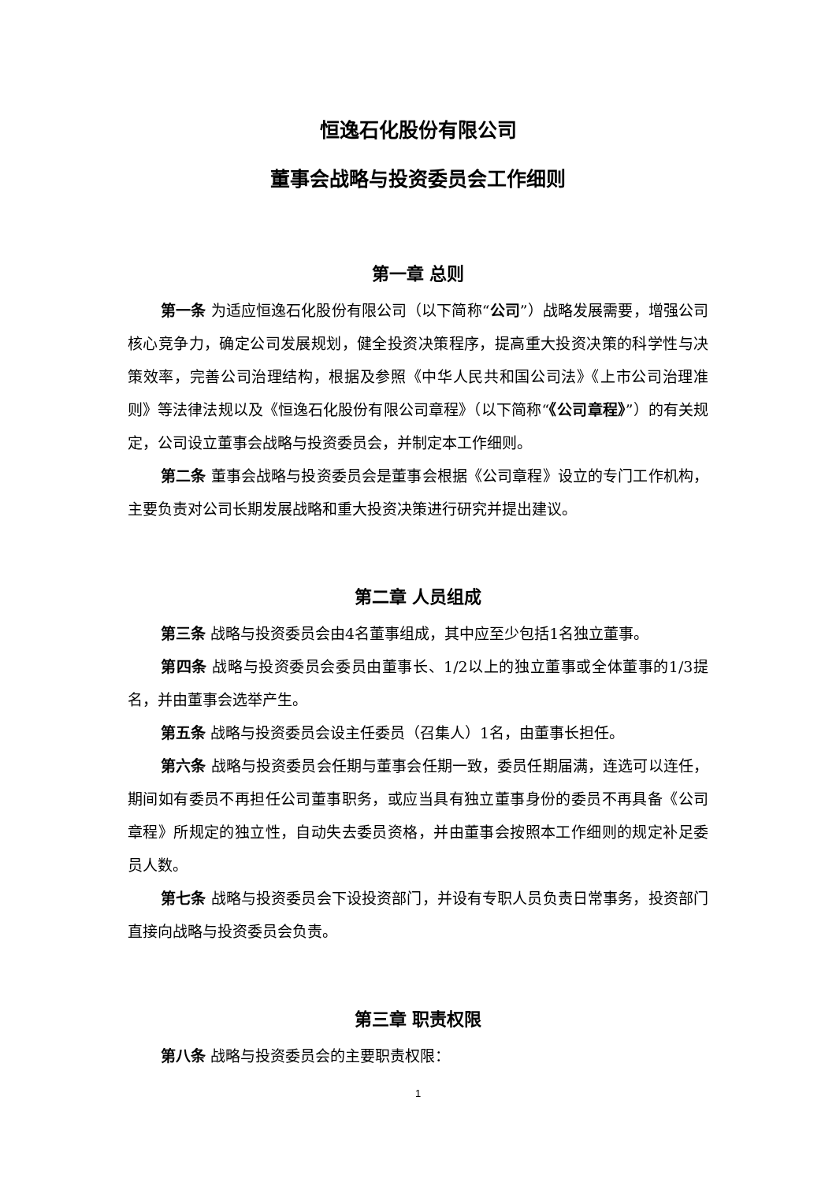恒逸石化股份有限公司
董事会战略与投资委员会工作细则
第一章 总则
第一条 为适应恒逸石化股份有限公司（以下简称“公司”）战略发展需要，增强公司核心竞争力，确定公司发展规划，健全投资决策程序，提高重大投资决策的科学性与决策效率，完善公司治理结构，根据及参照《中华人民共和国公司法》《上市公司治理准则》等法律法规以及《恒逸石化股份有限公司章程》（以下简称“《公司章程》”）的有关规定，公司设立董事会战略与投资委员会，并制定本工作细则。
第二条 董事会战略与投资委员会是董事会根据《公司章程》设立的专门工作机构，主要负责对公司长期发展战略和重大投资决策进行研究并提出建议。
第二章 人员组成
第三条 战略与投资委员会由4名董事组成，其中应至少包括1名独立董事。
第四条 战略与投资委员会委员由董事长、1/2以上的独立董事或全体董事的1/3提名，并由董事会选举产生。
第五条 战略与投资委员会设主任委员（召集人）1名，由董事长担任。
第六条 战略与投资委员会任期与董事会任期一致，委员任期届满，连选可以连任，期间如有委员不再担任公司董事职务，或应当具有独立董事身份的委员不再具备《公司章程》所规定的独立性，自动失去委员资格，并由董事会按照本工作细则的规定补足委员人数。
第七条 战略与投资委员会下设投资部门，并设有专职人员负责日常事务，投资部门直接向战略与投资委员会负责。
第三章 职责权限
第八条 战略与投资委员会的主要职责权限：
1